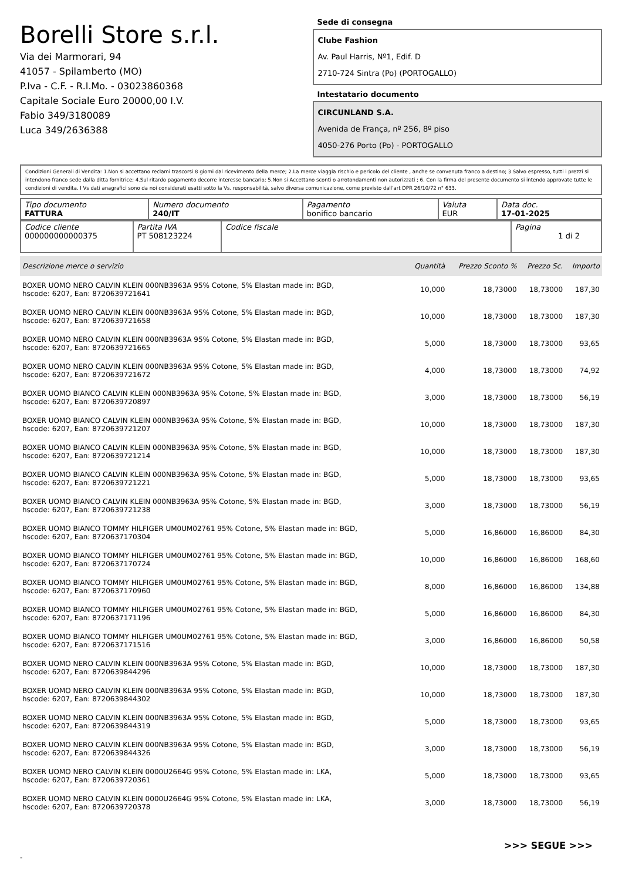Borelli Store s.r.l.
Via dei Marmorari, 94
41057 - Spilamberto (MO)
P.Iva - C.F. - R.I.Mo. - 03023860368
Capitale Sociale Euro 20000,00 I.V.
Fabio 349/3180089
Luca 349/2636388
Sede di consegna
Clube Fashion
Av. Paul Harris, Nº1, Edif. D
2710-724 Sintra (Po) (PORTOGALLO)
Intestatario documento
CIRCUNLAND S.A.
Avenida de França, nº 256, 8º piso
4050-276 Porto (Po) - PORTOGALLO
Condizioni Generali di Vendita: 1.Non si accettano reclami trascorsi 8 giorni dal ricevimento della merce; 2.La merce viaggia rischio e pericolo del cliente , anche se convenuta franco a destino; 3.Salvo espresso, tutti i prezzi si intendono franco sede dalla ditta fornitrice; 4.Sul ritardo pagamento decorre interesse bancario; 5.Non si Accettano sconti o arrotondamenti non autorizzati ; 6. Con la firma del presente documento si intendo approvate tutte le condizioni di vendita. I Vs dati anagrafici sono da noi considerati esatti sotto la Vs. responsabilità, salvo diversa comunicazione, come previsto dall'art DPR 26/10/72 n° 633.
| Tipo documento FATTURA | Numero documento 240/IT | Pagamento bonifico bancario | Valuta EUR | Data doc. 17-01-2025 |
| Codice cliente 000000000000375 | Partita IVA PT 508123224 | Codice fiscale | Pagina 1 di 2 |
| Descrizione merce o servizio | Quantità | Prezzo Sconto % | Prezzo Sc. | Importo |
| --- | --- | --- | --- | --- |
| BOXER UOMO NERO CALVIN KLEIN 000NB3963A 95% Cotone, 5% Elastan made in: BGD, hscode: 6207, Ean: 8720639721641 | 10,000 | 18,73000 | 18,73000 | 187,30 |
| BOXER UOMO NERO CALVIN KLEIN 000NB3963A 95% Cotone, 5% Elastan made in: BGD, hscode: 6207, Ean: 8720639721658 | 10,000 | 18,73000 | 18,73000 | 187,30 |
| BOXER UOMO NERO CALVIN KLEIN 000NB3963A 95% Cotone, 5% Elastan made in: BGD, hscode: 6207, Ean: 8720639721665 | 5,000 | 18,73000 | 18,73000 | 93,65 |
| BOXER UOMO NERO CALVIN KLEIN 000NB3963A 95% Cotone, 5% Elastan made in: BGD, hscode: 6207, Ean: 8720639721672 | 4,000 | 18,73000 | 18,73000 | 74,92 |
| BOXER UOMO BIANCO CALVIN KLEIN 000NB3963A 95% Cotone, 5% Elastan made in: BGD, hscode: 6207, Ean: 8720639720897 | 3,000 | 18,73000 | 18,73000 | 56,19 |
| BOXER UOMO BIANCO CALVIN KLEIN 000NB3963A 95% Cotone, 5% Elastan made in: BGD, hscode: 6207, Ean: 8720639721207 | 10,000 | 18,73000 | 18,73000 | 187,30 |
| BOXER UOMO BIANCO CALVIN KLEIN 000NB3963A 95% Cotone, 5% Elastan made in: BGD, hscode: 6207, Ean: 8720639721214 | 10,000 | 18,73000 | 18,73000 | 187,30 |
| BOXER UOMO BIANCO CALVIN KLEIN 000NB3963A 95% Cotone, 5% Elastan made in: BGD, hscode: 6207, Ean: 8720639721221 | 5,000 | 18,73000 | 18,73000 | 93,65 |
| BOXER UOMO BIANCO CALVIN KLEIN 000NB3963A 95% Cotone, 5% Elastan made in: BGD, hscode: 6207, Ean: 8720639721238 | 3,000 | 18,73000 | 18,73000 | 56,19 |
| BOXER UOMO BIANCO TOMMY HILFIGER UM0UM02761 95% Cotone, 5% Elastan made in: BGD, hscode: 6207, Ean: 8720637170304 | 5,000 | 16,86000 | 16,86000 | 84,30 |
| BOXER UOMO BIANCO TOMMY HILFIGER UM0UM02761 95% Cotone, 5% Elastan made in: BGD, hscode: 6207, Ean: 8720637170724 | 10,000 | 16,86000 | 16,86000 | 168,60 |
| BOXER UOMO BIANCO TOMMY HILFIGER UM0UM02761 95% Cotone, 5% Elastan made in: BGD, hscode: 6207, Ean: 8720637170960 | 8,000 | 16,86000 | 16,86000 | 134,88 |
| BOXER UOMO BIANCO TOMMY HILFIGER UM0UM02761 95% Cotone, 5% Elastan made in: BGD, hscode: 6207, Ean: 8720637171196 | 5,000 | 16,86000 | 16,86000 | 84,30 |
| BOXER UOMO BIANCO TOMMY HILFIGER UM0UM02761 95% Cotone, 5% Elastan made in: BGD, hscode: 6207, Ean: 8720637171516 | 3,000 | 16,86000 | 16,86000 | 50,58 |
| BOXER UOMO NERO CALVIN KLEIN 000NB3963A 95% Cotone, 5% Elastan made in: BGD, hscode: 6207, Ean: 8720639844296 | 10,000 | 18,73000 | 18,73000 | 187,30 |
| BOXER UOMO NERO CALVIN KLEIN 000NB3963A 95% Cotone, 5% Elastan made in: BGD, hscode: 6207, Ean: 8720639844302 | 10,000 | 18,73000 | 18,73000 | 187,30 |
| BOXER UOMO NERO CALVIN KLEIN 000NB3963A 95% Cotone, 5% Elastan made in: BGD, hscode: 6207, Ean: 8720639844319 | 5,000 | 18,73000 | 18,73000 | 93,65 |
| BOXER UOMO NERO CALVIN KLEIN 000NB3963A 95% Cotone, 5% Elastan made in: BGD, hscode: 6207, Ean: 8720639844326 | 3,000 | 18,73000 | 18,73000 | 56,19 |
| BOXER UOMO NERO CALVIN KLEIN 0000U2664G 95% Cotone, 5% Elastan made in: LKA, hscode: 6207, Ean: 8720639720361 | 5,000 | 18,73000 | 18,73000 | 93,65 |
| BOXER UOMO NERO CALVIN KLEIN 0000U2664G 95% Cotone, 5% Elastan made in: LKA, hscode: 6207, Ean: 8720639720378 | 3,000 | 18,73000 | 18,73000 | 56,19 |
>>> SEGUE >>>
-